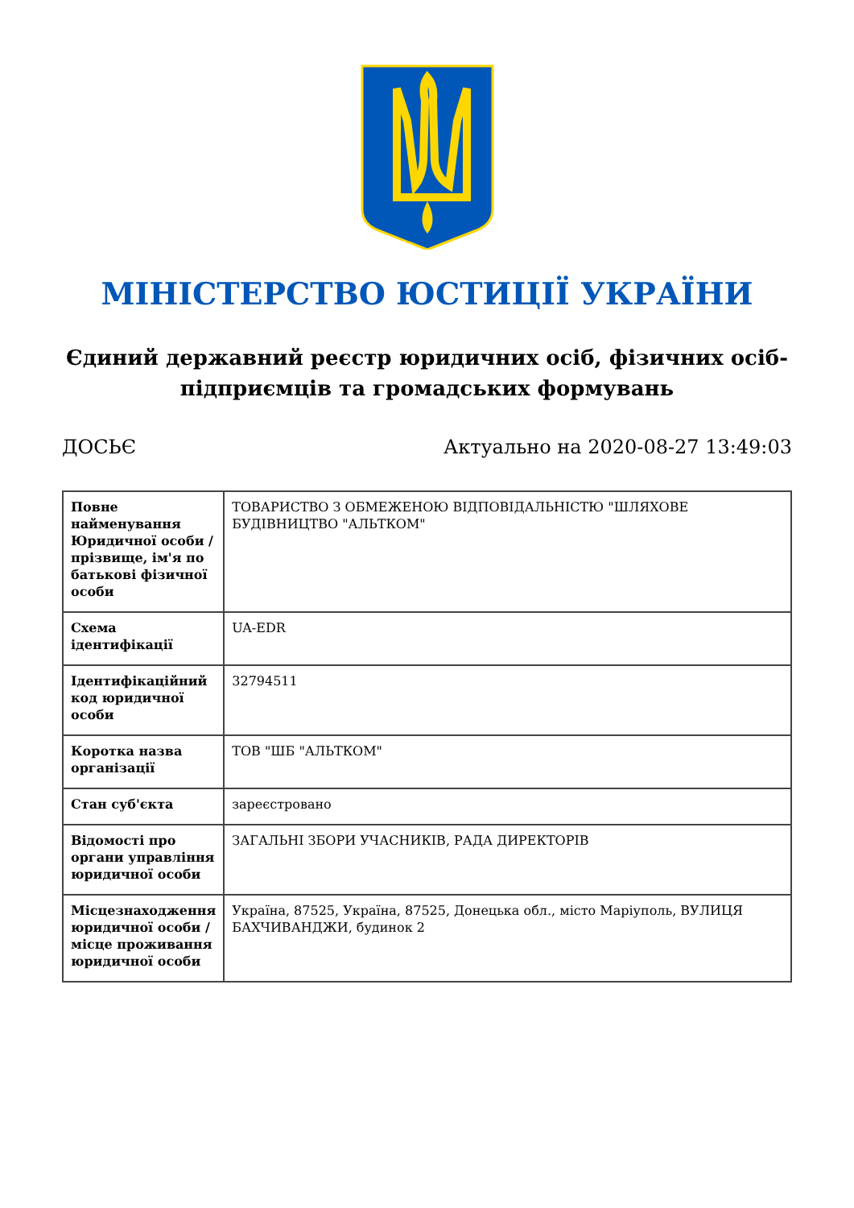МІНІСТЕРСТВО ЮСТИЦІЇ УКРАЇНИ
Єдиний державний реєстр юридичних осіб, фізичних осіб-підприємців та громадських формувань
ДОСЬЄ Актуально на 2020-08-27 13:49:03
| Повне найменування Юридичної особи / прізвище, ім'я по батькові фізичної особи | ТОВАРИСТВО З ОБМЕЖЕНОЮ ВІДПОВІДАЛЬНІСТЮ "ШЛЯХОВЕ БУДІВНИЦТВО "АЛЬТКОМ" |
| Схема ідентифікації | UA-EDR |
| Ідентифікаційний код юридичної особи | 32794511 |
| Коротка назва організації | ТОВ "ШБ "АЛЬТКОМ" |
| Стан суб'єкта | зареєстровано |
| Відомості про органи управління юридичної особи | ЗАГАЛЬНІ ЗБОРИ УЧАСНИКІВ, РАДА ДИРЕКТОРІВ |
| Місцезнаходження юридичної особи / місце проживання юридичної особи | Україна, 87525, Україна, 87525, Донецька обл., місто Маріуполь, ВУЛИЦЯ БАХЧИВАНДЖИ, будинок 2 |